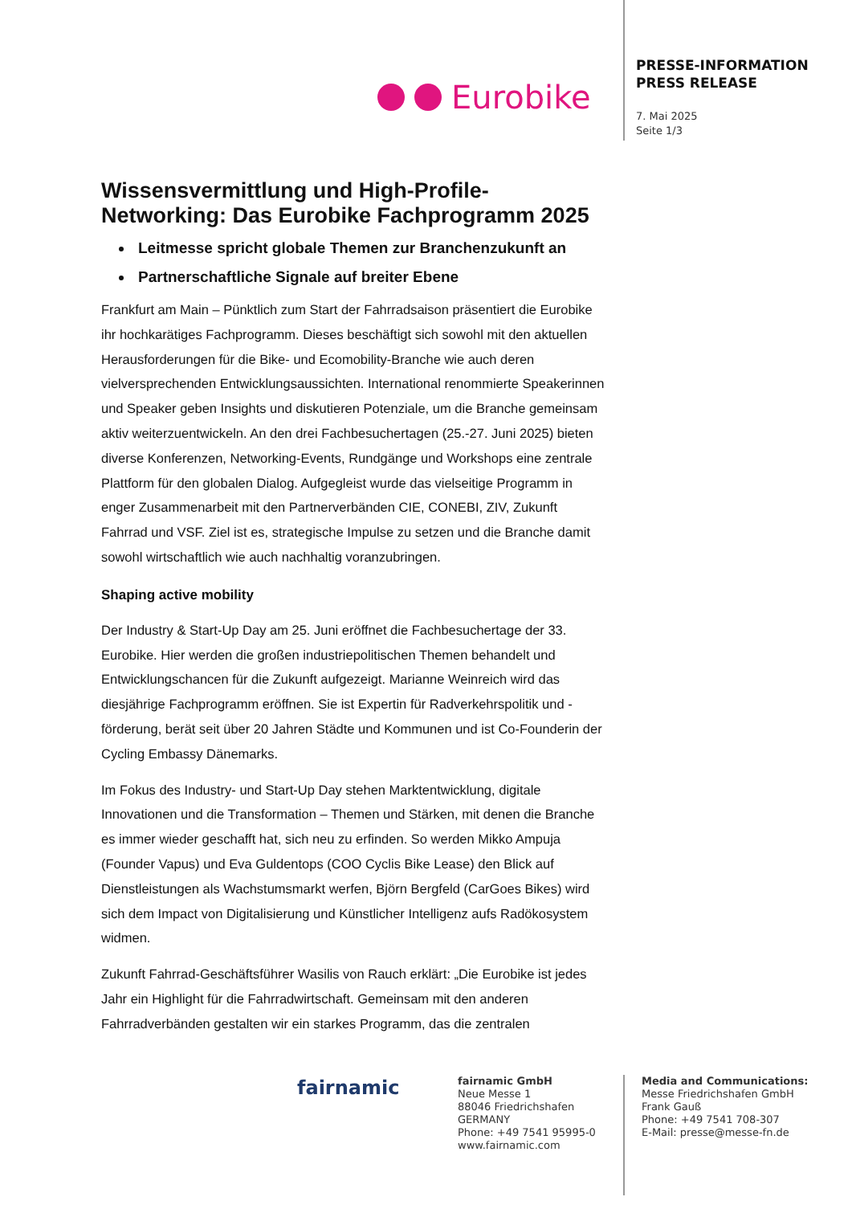Eurobike
PRESSE-INFORMATION
PRESS RELEASE
7. Mai 2025
Seite 1/3
Wissensvermittlung und High-Profile-Networking: Das Eurobike Fachprogramm 2025
Leitmesse spricht globale Themen zur Branchenzukunft an
Partnerschaftliche Signale auf breiter Ebene
Frankfurt am Main – Pünktlich zum Start der Fahrradsaison präsentiert die Eurobike ihr hochkarätiges Fachprogramm. Dieses beschäftigt sich sowohl mit den aktuellen Herausforderungen für die Bike- und Ecomobility-Branche wie auch deren vielversprechenden Entwicklungsaussichten. International renommierte Speakerinnen und Speaker geben Insights und diskutieren Potenziale, um die Branche gemeinsam aktiv weiterzuentwickeln. An den drei Fachbesuchertagen (25.-27. Juni 2025) bieten diverse Konferenzen, Networking-Events, Rundgänge und Workshops eine zentrale Plattform für den globalen Dialog. Aufgegleist wurde das vielseitige Programm in enger Zusammenarbeit mit den Partnerverbänden CIE, CONEBI, ZIV, Zukunft Fahrrad und VSF. Ziel ist es, strategische Impulse zu setzen und die Branche damit sowohl wirtschaftlich wie auch nachhaltig voranzubringen.
Shaping active mobility
Der Industry & Start-Up Day am 25. Juni eröffnet die Fachbesuchertage der 33. Eurobike. Hier werden die großen industriepolitischen Themen behandelt und Entwicklungschancen für die Zukunft aufgezeigt. Marianne Weinreich wird das diesjährige Fachprogramm eröffnen. Sie ist Expertin für Radverkehrspolitik und -förderung, berät seit über 20 Jahren Städte und Kommunen und ist Co-Founderin der Cycling Embassy Dänemarks.
Im Fokus des Industry- und Start-Up Day stehen Marktentwicklung, digitale Innovationen und die Transformation – Themen und Stärken, mit denen die Branche es immer wieder geschafft hat, sich neu zu erfinden. So werden Mikko Ampuja (Founder Vapus) und Eva Guldentops (COO Cyclis Bike Lease) den Blick auf Dienstleistungen als Wachstumsmarkt werfen, Björn Bergfeld (CarGoes Bikes) wird sich dem Impact von Digitalisierung und Künstlicher Intelligenz aufs Radökosystem widmen.
Zukunft Fahrrad-Geschäftsführer Wasilis von Rauch erklärt: „Die Eurobike ist jedes Jahr ein Highlight für die Fahrradwirtschaft. Gemeinsam mit den anderen Fahrradverbänden gestalten wir ein starkes Programm, das die zentralen
fairnamic
fairnamic GmbH
Neue Messe 1
88046 Friedrichshafen
GERMANY
Phone: +49 7541 95995-0
www.fairnamic.com
Media and Communications:
Messe Friedrichshafen GmbH
Frank Gauß
Phone: +49 7541 708-307
E-Mail: presse@messe-fn.de